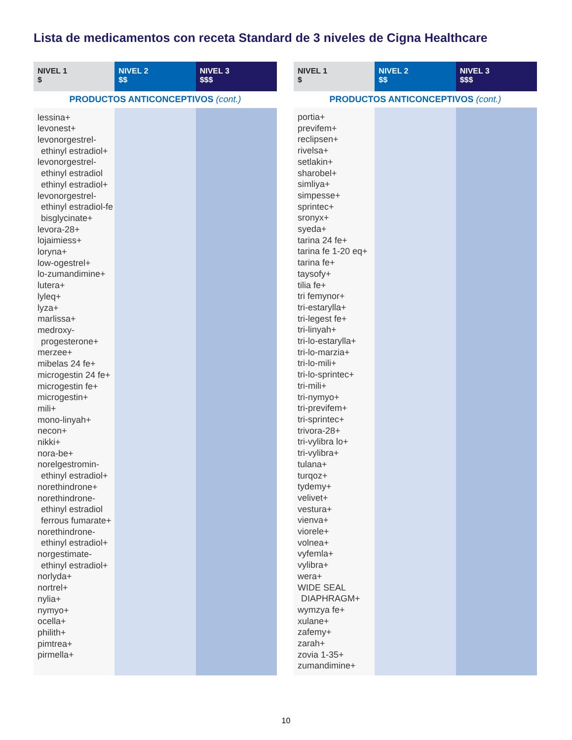Lista de medicamentos con receta Standard de 3 niveles de Cigna Healthcare
| NIVEL 1 $ | NIVEL 2 $$ | NIVEL 3 $$$ |
| --- | --- | --- |
| PRODUCTOS ANTICONCEPTIVOS (cont.) | | |
| lessina+ levonest+ levonorgestrel- ethinyl estradiol+ levonorgestrel- ethinyl estradiol ethinyl estradiol+ levonorgestrel- ethinyl estradiol-fe bisglycinate+ levora-28+ lojaimiess+ loryna+ low-ogestrel+ lo-zumandimine+ lutera+ lyleq+ lyza+ marlissa+ medroxy- progesterone+ merzee+ mibelas 24 fe+ microgestin 24 fe+ microgestin fe+ microgestin+ mili+ mono-linyah+ necon+ nikki+ nora-be+ norelgestromin- ethinyl estradiol+ norethindrone+ norethindrone- ethinyl estradiol ferrous fumarate+ norethindrone- ethinyl estradiol+ norgestimate- ethinyl estradiol+ norlyda+ nortrel+ nylia+ nymyo+ ocella+ philith+ pimtrea+ pirmella+ | | |
| NIVEL 1 $ | NIVEL 2 $$ | NIVEL 3 $$$ |
| --- | --- | --- |
| PRODUCTOS ANTICONCEPTIVOS (cont.) | | |
| portia+ previfem+ reclipsen+ rivelsa+ setlakin+ sharobel+ simliya+ simpesse+ sprintec+ sronyx+ syeda+ tarina 24 fe+ tarina fe 1-20 eq+ tarina fe+ taysofy+ tilia fe+ tri femynor+ tri-estarylla+ tri-legest fe+ tri-linyah+ tri-lo-estarylla+ tri-lo-marzia+ tri-lo-mili+ tri-lo-sprintec+ tri-mili+ tri-nymyo+ tri-previfem+ tri-sprintec+ trivora-28+ tri-vylibra lo+ tri-vylibra+ tulana+ turqoz+ tydemy+ velivet+ vestura+ vienva+ viorele+ volnea+ vyfemla+ vylibra+ wera+ WIDE SEAL DIAPHRAGM+ wymzya fe+ xulane+ zafemy+ zarah+ zovia 1-35+ zumandimine+ | | |
10